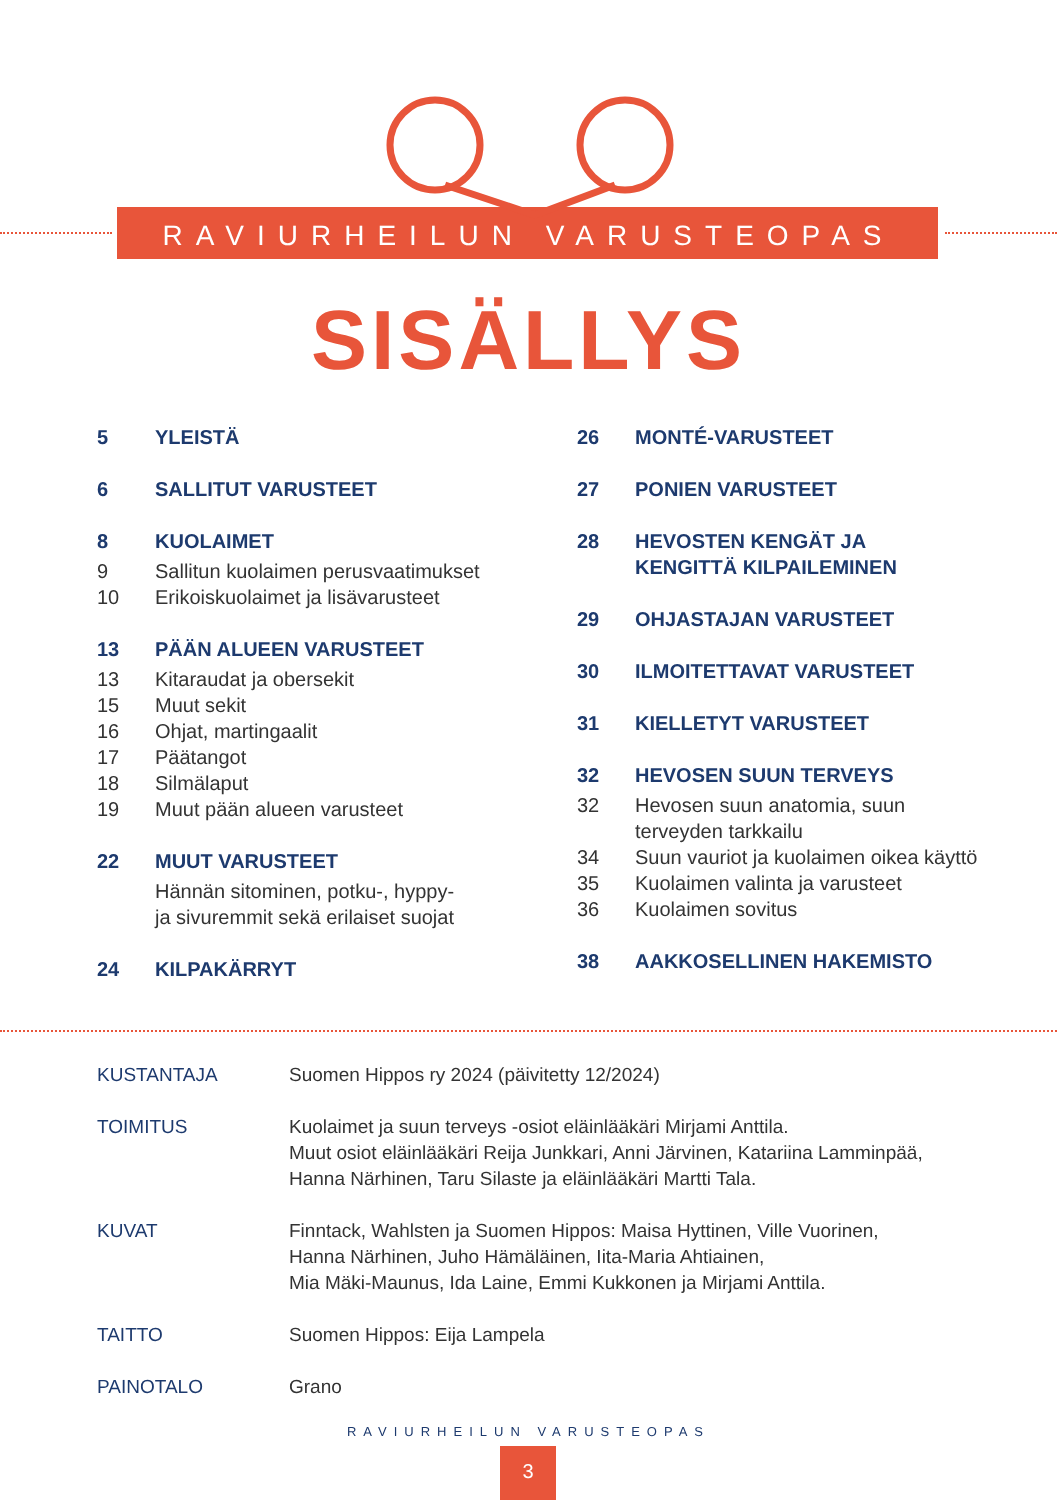RAVIURHEILUN VARUSTEOPAS
SISÄLLYS
5 YLEISTÄ
6 SALLITUT VARUSTEET
8 KUOLAIMET
9 Sallitun kuolaimen perusvaatimukset
10 Erikoiskuolaimet ja lisävarusteet
13 PÄÄN ALUEEN VARUSTEET
13 Kitaraudat ja obersekit
15 Muut sekit
16 Ohjat, martingaalit
17 Päätangot
18 Silmälaput
19 Muut pään alueen varusteet
22 MUUT VARUSTEET
Hännän sitominen, potku-, hyppy-
ja sivuremmit sekä erilaiset suojat
24 KILPAKÄRRYT
26 MONTÉ-VARUSTEET
27 PONIEN VARUSTEET
28 HEVOSTEN KENGÄT JA
KENGITTÄ KILPAILEMINEN
29 OHJASTAJAN VARUSTEET
30 ILMOITETTAVAT VARUSTEET
31 KIELLETYT VARUSTEET
32 HEVOSEN SUUN TERVEYS
32 Hevosen suun anatomia, suun
terveyden tarkkailu
34 Suun vauriot ja kuolaimen oikea käyttö
35 Kuolaimen valinta ja varusteet
36 Kuolaimen sovitus
38 AAKKOSELLINEN HAKEMISTO
KUSTANTAJA Suomen Hippos ry 2024 (päivitetty 12/2024)
TOIMITUS Kuolaimet ja suun terveys -osiot eläinlääkäri Mirjami Anttila.
Muut osiot eläinlääkäri Reija Junkkari, Anni Järvinen, Katariina Lamminpää,
Hanna Närhinen, Taru Silaste ja eläinlääkäri Martti Tala.
KUVAT Finntack, Wahlsten ja Suomen Hippos: Maisa Hyttinen, Ville Vuorinen,
Hanna Närhinen, Juho Hämäläinen, Iita-Maria Ahtiainen,
Mia Mäki-Maunus, Ida Laine, Emmi Kukkonen ja Mirjami Anttila.
TAITTO Suomen Hippos: Eija Lampela
PAINOTALO Grano
RAVIURHEILUN VARUSTEOPAS
3